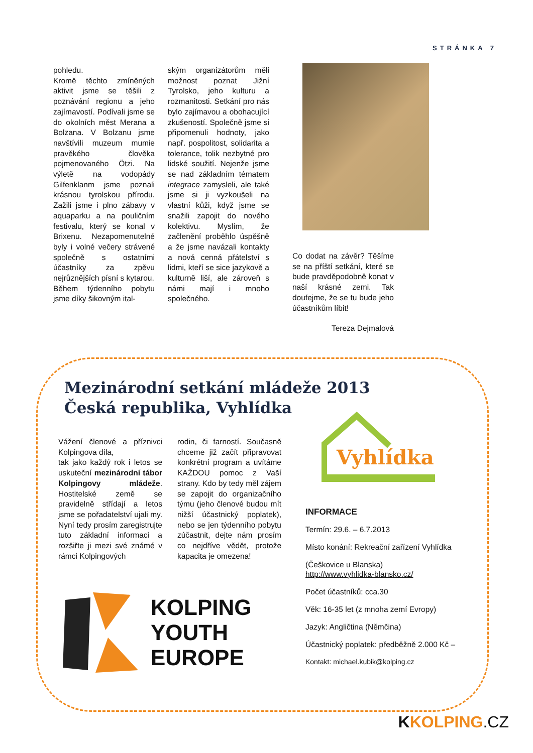STRÁNKA 7
pohledu.
Kromě těchto zmíněných aktivit jsme se těšili z poznávání regionu a jeho zajímavostí. Podívali jsme se do okolních měst Merana a Bolzana. V Bolzanu jsme navštívili muzeum mumie pravěkého člověka pojmenovaného Ötzi. Na výletě na vodopády Gilfenklanm jsme poznali krásnou tyrolskou přírodu. Zažili jsme i plno zábavy v aquaparku a na pouličním festivalu, který se konal v Brixenu. Nezapomenutelné byly i volné večery strávené společně s ostatními účastníky za zpěvu nejrůznějších písní s kytarou.
Během týdenního pobytu jsme díky šikovným ital-
ským organizátorům měli možnost poznat Jižní Tyrolsko, jeho kulturu a rozmanitosti. Setkání pro nás bylo zajímavou a obohacující zkušeností. Společně jsme si připomenuli hodnoty, jako např. pospolitost, solidarita a tolerance, tolik nezbytné pro lidské soužití. Nejenže jsme se nad základním tématem integrace zamysleli, ale také jsme si ji vyzkoušeli na vlastní kůži, když jsme se snažili zapojit do nového kolektivu. Myslím, že začlenění proběhlo úspěšně a že jsme navázali kontakty a nová cenná přátelství s lidmi, kteří se sice jazykově a kulturně liší, ale zároveň s námi mají i mnoho společného.
Co dodat na závěr? Těšíme se na příští setkání, které se bude pravděpodobně konat v naší krásné zemi. Tak doufejme, že se tu bude jeho účastníkům líbit!
Tereza Dejmalová
Mezinárodní setkání mládeže 2013
Česká republika, Vyhlídka
Vážení členové a příznivci Kolpingova díla,
tak jako každý rok i letos se uskuteční mezinárodní tábor Kolpingovy mládeže. Hostitelské země se pravidelně střídají a letos jsme se pořadatelství ujali my. Nyní tedy prosím zaregistrujte tuto základní informaci a rozšiřte ji mezi své známé v rámci Kolpingových
rodin, či farností. Současně chceme již začít připravovat konkrétní program a uvítáme KAŽDOU pomoc z Vaší strany. Kdo by tedy měl zájem se zapojit do organizačního týmu (jeho členové budou mít nižší účastnický poplatek), nebo se jen týdenního pobytu zúčastnit, dejte nám prosím co nejdříve vědět, protože kapacita je omezena!
Vyhlídka
INFORMACE
Termín: 29.6. – 6.7.2013
Místo konání: Rekreační zařízení Vyhlídka
(Češkovice u Blanska)
http://www.vyhlidka-blansko.cz/
Počet účastníků: cca.30
Věk: 16-35 let (z mnoha zemí Evropy)
Jazyk: Angličtina (Němčina)
Účastnický poplatek: předběžně 2.000 Kč –
Kontakt: michael.kubik@kolping.cz
KOLPING
YOUTH
EUROPE
KKOLPING.CZ